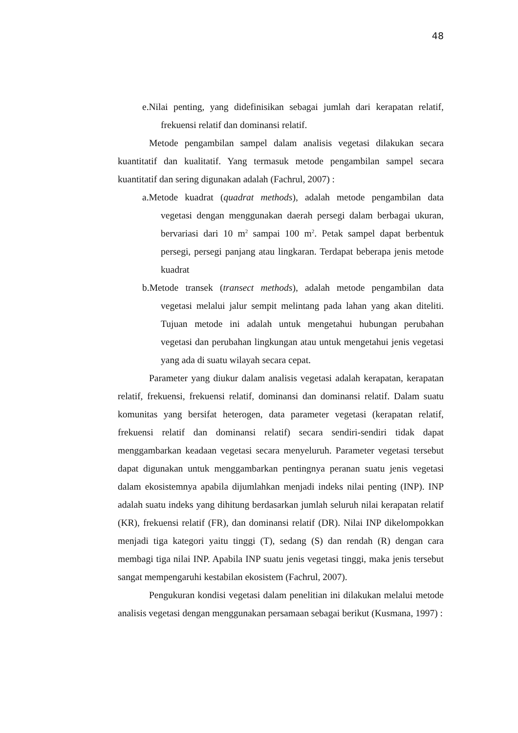48
e.Nilai penting, yang didefinisikan sebagai jumlah dari kerapatan relatif, frekuensi relatif dan dominansi relatif.
Metode pengambilan sampel dalam analisis vegetasi dilakukan secara kuantitatif dan kualitatif. Yang termasuk metode pengambilan sampel secara kuantitatif dan sering digunakan adalah (Fachrul, 2007) :
a.Metode kuadrat (quadrat methods), adalah metode pengambilan data vegetasi dengan menggunakan daerah persegi dalam berbagai ukuran, bervariasi dari 10 m<sup>2</sup> sampai 100 m<sup>2</sup>. Petak sampel dapat berbentuk persegi, persegi panjang atau lingkaran. Terdapat beberapa jenis metode kuadrat
b.Metode transek (transect methods), adalah metode pengambilan data vegetasi melalui jalur sempit melintang pada lahan yang akan diteliti. Tujuan metode ini adalah untuk mengetahui hubungan perubahan vegetasi dan perubahan lingkungan atau untuk mengetahui jenis vegetasi yang ada di suatu wilayah secara cepat.
Parameter yang diukur dalam analisis vegetasi adalah kerapatan, kerapatan relatif, frekuensi, frekuensi relatif, dominansi dan dominansi relatif. Dalam suatu komunitas yang bersifat heterogen, data parameter vegetasi (kerapatan relatif, frekuensi relatif dan dominansi relatif) secara sendiri-sendiri tidak dapat menggambarkan keadaan vegetasi secara menyeluruh. Parameter vegetasi tersebut dapat digunakan untuk menggambarkan pentingnya peranan suatu jenis vegetasi dalam ekosistemnya apabila dijumlahkan menjadi indeks nilai penting (INP). INP adalah suatu indeks yang dihitung berdasarkan jumlah seluruh nilai kerapatan relatif (KR), frekuensi relatif (FR), dan dominansi relatif (DR). Nilai INP dikelompokkan menjadi tiga kategori yaitu tinggi (T), sedang (S) dan rendah (R) dengan cara membagi tiga nilai INP. Apabila INP suatu jenis vegetasi tinggi, maka jenis tersebut sangat mempengaruhi kestabilan ekosistem (Fachrul, 2007).
Pengukuran kondisi vegetasi dalam penelitian ini dilakukan melalui metode analisis vegetasi dengan menggunakan persamaan sebagai berikut (Kusmana, 1997) :